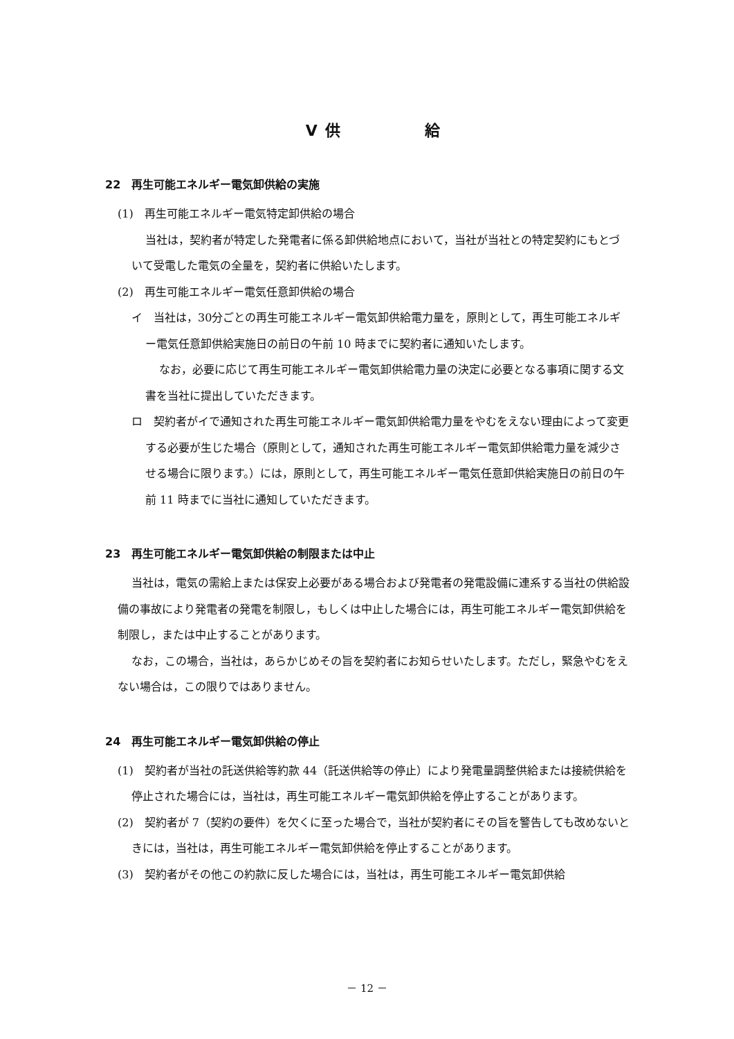Ⅴ 供　　　　　給
22　再生可能エネルギー電気卸供給の実施
(1)　再生可能エネルギー電気特定卸供給の場合
当社は，契約者が特定した発電者に係る卸供給地点において，当社が当社との特定契約にもとづいて受電した電気の全量を，契約者に供給いたします。
(2)　再生可能エネルギー電気任意卸供給の場合
イ　当社は，30分ごとの再生可能エネルギー電気卸供給電力量を，原則として，再生可能エネルギー電気任意卸供給実施日の前日の午前 10 時までに契約者に通知いたします。
なお，必要に応じて再生可能エネルギー電気卸供給電力量の決定に必要となる事項に関する文書を当社に提出していただきます。
ロ　契約者がイで通知された再生可能エネルギー電気卸供給電力量をやむをえない理由によって変更する必要が生じた場合（原則として，通知された再生可能エネルギー電気卸供給電力量を減少させる場合に限ります。）には，原則として，再生可能エネルギー電気任意卸供給実施日の前日の午前 11 時までに当社に通知していただきます。
23　再生可能エネルギー電気卸供給の制限または中止
当社は，電気の需給上または保安上必要がある場合および発電者の発電設備に連系する当社の供給設備の事故により発電者の発電を制限し，もしくは中止した場合には，再生可能エネルギー電気卸供給を制限し，または中止することがあります。
なお，この場合，当社は，あらかじめその旨を契約者にお知らせいたします。ただし，緊急やむをえない場合は，この限りではありません。
24　再生可能エネルギー電気卸供給の停止
(1)　契約者が当社の託送供給等約款 44（託送供給等の停止）により発電量調整供給または接続供給を停止された場合には，当社は，再生可能エネルギー電気卸供給を停止することがあります。
(2)　契約者が 7（契約の要件）を欠くに至った場合で，当社が契約者にその旨を警告しても改めないときには，当社は，再生可能エネルギー電気卸供給を停止することがあります。
(3)　契約者がその他この約款に反した場合には，当社は，再生可能エネルギー電気卸供給
－ 12 －